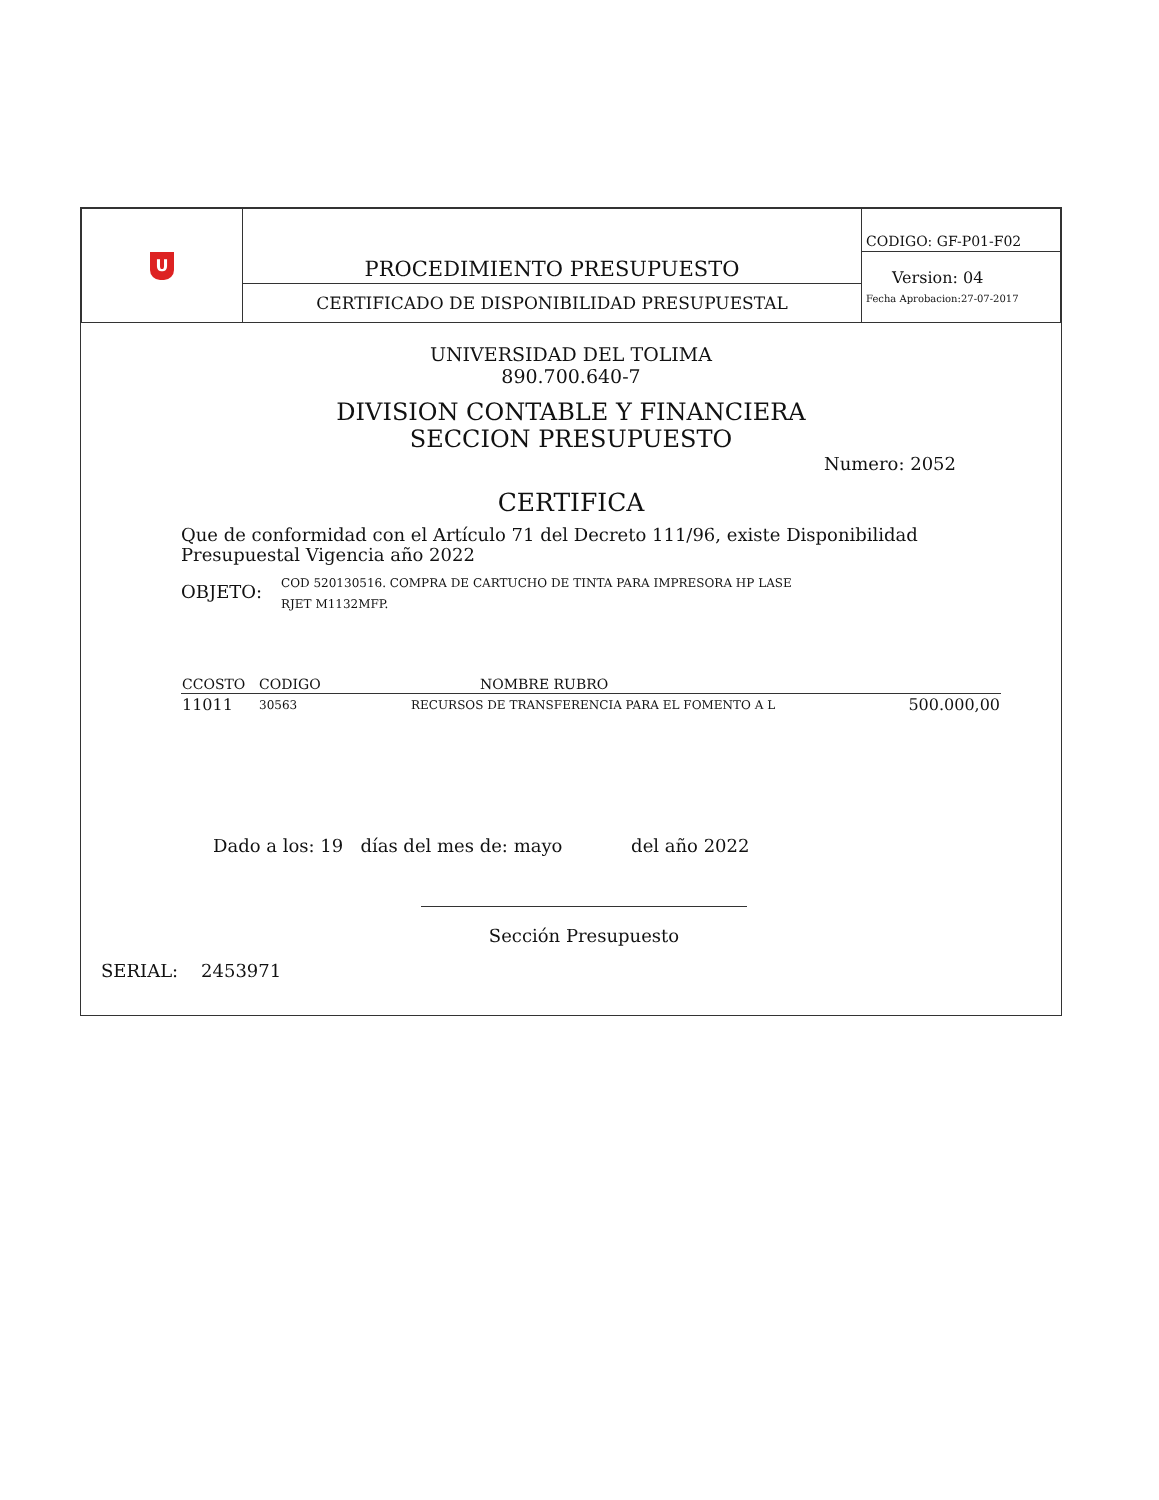| U | PROCEDIMIENTO PRESUPUESTO | CODIGO: GF-P01-F02 |
| | | Version: 04 Fecha Aprobacion:27-07-2017 |
| | CERTIFICADO DE DISPONIBILIDAD PRESUPUESTAL | |
UNIVERSIDAD DEL TOLIMA
890.700.640-7
DIVISION CONTABLE Y FINANCIERA
SECCION PRESUPUESTO
Numero: 2052
CERTIFICA
Que de conformidad con el Artículo 71 del Decreto 111/96, existe Disponibilidad Presupuestal Vigencia año 2022
OBJETO: COD 520130516. COMPRA DE CARTUCHO DE TINTA PARA IMPRESORA HP LASE
RJET M1132MFP.
| CCOSTO | CODIGO | NOMBRE RUBRO | |
| --- | --- | --- | --- |
| 11011 | 30563 | RECURSOS DE TRANSFERENCIA PARA EL FOMENTO A L | 500.000,00 |
Dado a los: 19 días del mes de: mayo del año 2022
Sección Presupuesto
SERIAL: 2453971